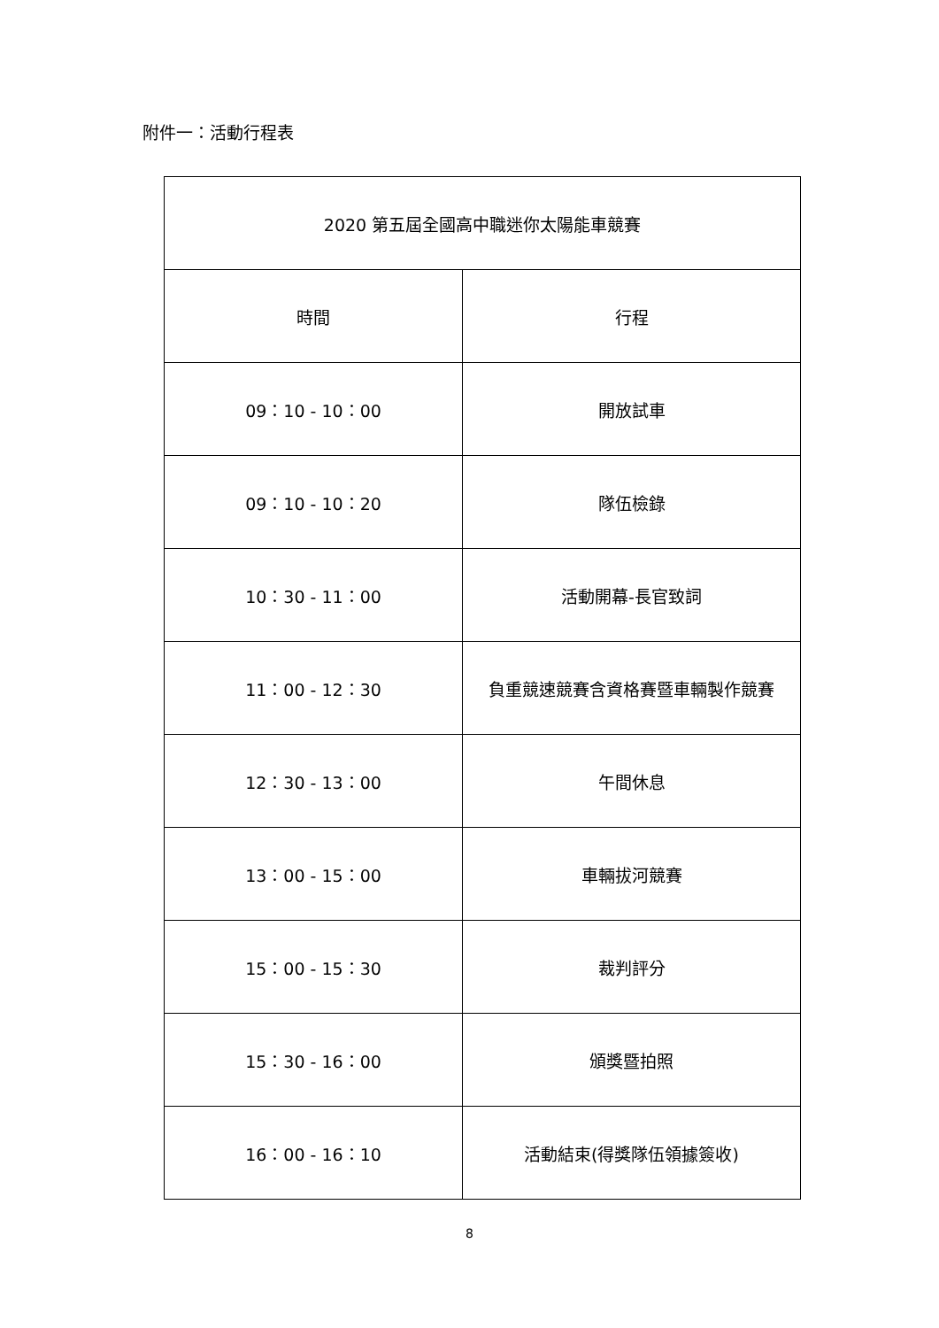附件一：活動行程表
| 2020 第五屆全國高中職迷你太陽能車競賽 | |
| --- | --- |
| 時間 | 行程 |
| 09：10 - 10：00 | 開放試車 |
| 09：10 - 10：20 | 隊伍檢錄 |
| 10：30 - 11：00 | 活動開幕-長官致詞 |
| 11：00 - 12：30 | 負重競速競賽含資格賽暨車輛製作競賽 |
| 12：30 - 13：00 | 午間休息 |
| 13：00 - 15：00 | 車輛拔河競賽 |
| 15：00 - 15：30 | 裁判評分 |
| 15：30 - 16：00 | 頒獎暨拍照 |
| 16：00 - 16：10 | 活動結束(得獎隊伍領據簽收) |
8